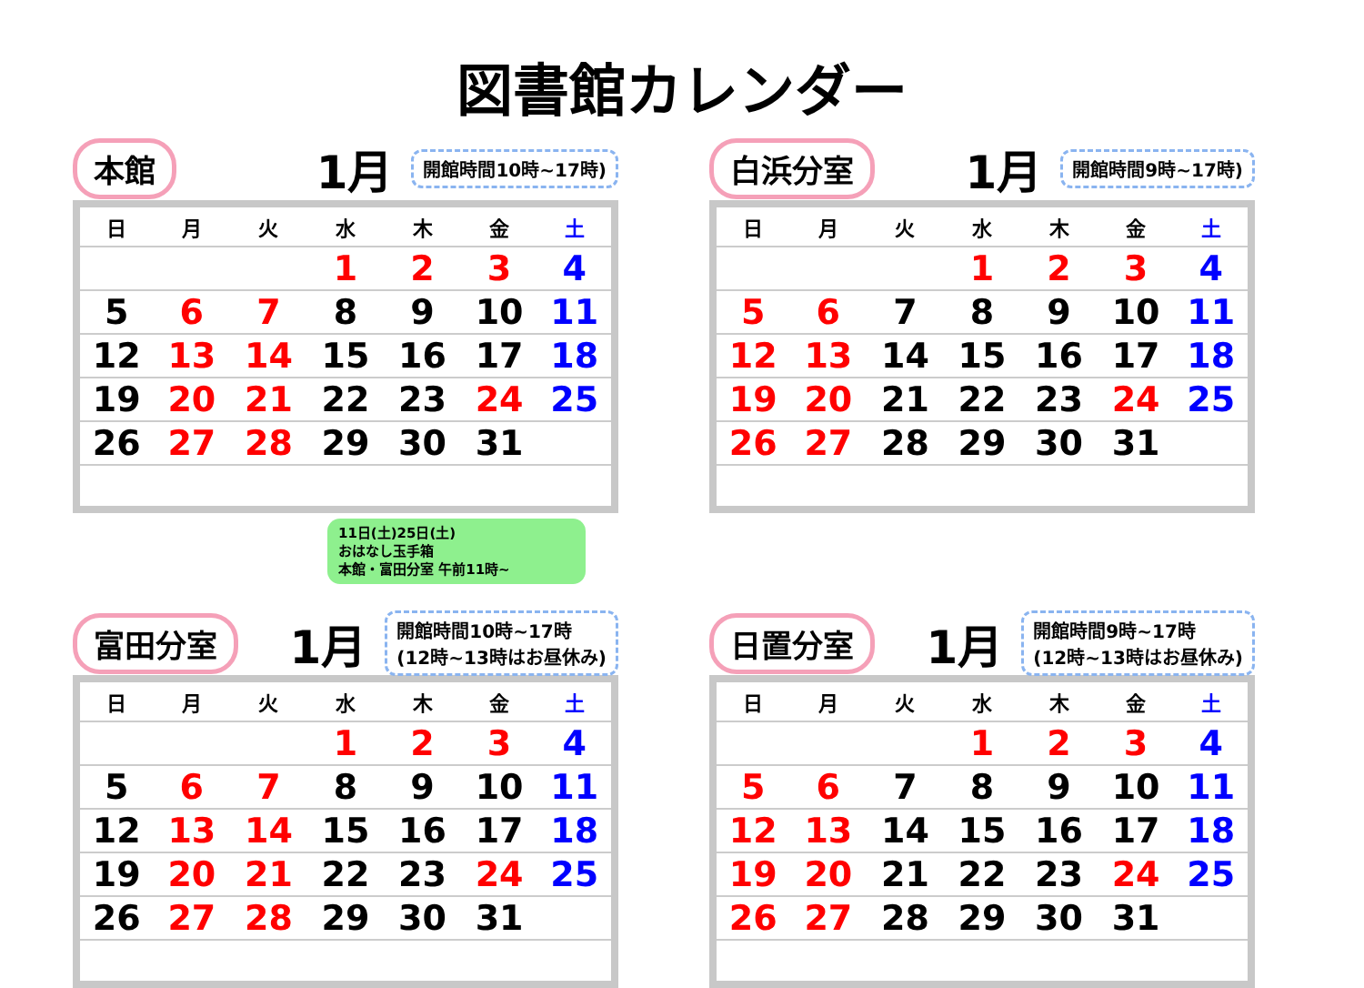図書館カレンダー
本館 1月 開館時間10時~17時)
| 日 | 月 | 火 | 水 | 木 | 金 | 土 |
| --- | --- | --- | --- | --- | --- | --- |
| | | | 1 | 2 | 3 | 4 |
| 5 | 6 | 7 | 8 | 9 | 10 | 11 |
| 12 | 13 | 14 | 15 | 16 | 17 | 18 |
| 19 | 20 | 21 | 22 | 23 | 24 | 25 |
| 26 | 27 | 28 | 29 | 30 | 31 | |
11日(土)25日(土)
おはなし玉手箱
本館・富田分室 午前11時~
白浜分室 1月 開館時間9時~17時)
| 日 | 月 | 火 | 水 | 木 | 金 | 土 |
| --- | --- | --- | --- | --- | --- | --- |
| | | | 1 | 2 | 3 | 4 |
| 5 | 6 | 7 | 8 | 9 | 10 | 11 |
| 12 | 13 | 14 | 15 | 16 | 17 | 18 |
| 19 | 20 | 21 | 22 | 23 | 24 | 25 |
| 26 | 27 | 28 | 29 | 30 | 31 | |
富田分室 1月 開館時間10時~17時
(12時~13時はお昼休み)
| 日 | 月 | 火 | 水 | 木 | 金 | 土 |
| --- | --- | --- | --- | --- | --- | --- |
| | | | 1 | 2 | 3 | 4 |
| 5 | 6 | 7 | 8 | 9 | 10 | 11 |
| 12 | 13 | 14 | 15 | 16 | 17 | 18 |
| 19 | 20 | 21 | 22 | 23 | 24 | 25 |
| 26 | 27 | 28 | 29 | 30 | 31 | |
日置分室 1月 開館時間9時~17時
(12時~13時はお昼休み)
| 日 | 月 | 火 | 水 | 木 | 金 | 土 |
| --- | --- | --- | --- | --- | --- | --- |
| | | | 1 | 2 | 3 | 4 |
| 5 | 6 | 7 | 8 | 9 | 10 | 11 |
| 12 | 13 | 14 | 15 | 16 | 17 | 18 |
| 19 | 20 | 21 | 22 | 23 | 24 | 25 |
| 26 | 27 | 28 | 29 | 30 | 31 | |